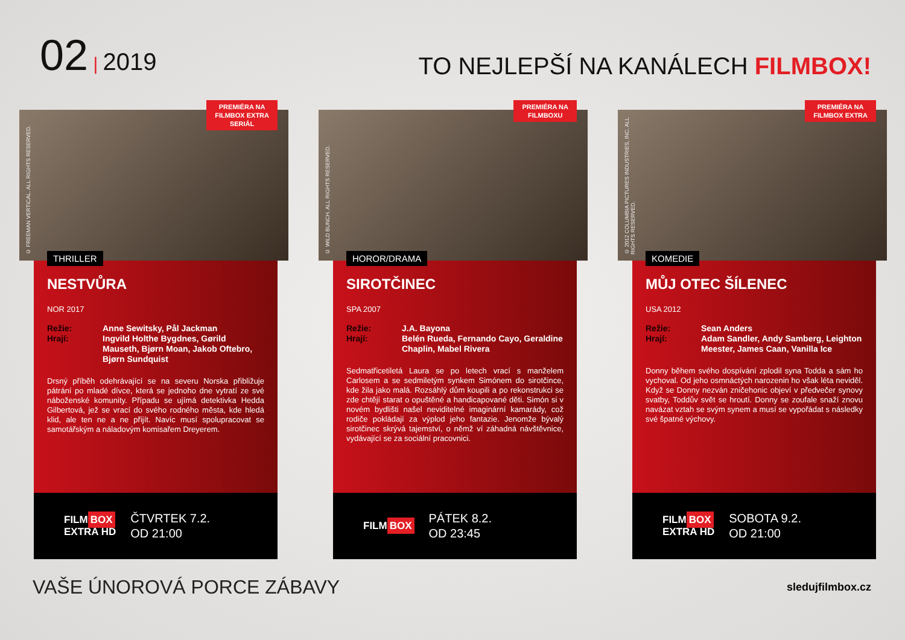02 | 2019
TO NEJLEPŠÍ NA KANÁLECH FILMBOX!
© FREEMAN VERTICAL. ALL RIGHTS RESERVED.
PREMIÉRA NA
FILMBOX EXTRA
SERIÁL
THRILLER
NESTVŮRA
NOR 2017
Režie: Anne Sewitsky, Pål Jackman Hrají: Ingvild Holthe Bygdnes, Gørild Mauseth, Bjørn Moan, Jakob Oftebro, Bjørn Sundquist
Drsný příběh odehrávající se na severu Norska přibližuje pátrání po mladé dívce, která se jednoho dne vytratí ze své náboženské komunity. Případu se ujímá detektivka Hedda Gilbertová, jež se vrací do svého rodného města, kde hledá klid, ale ten ne a ne přijít. Navíc musí spolupracovat se samotářským a náladovým komisařem Dreyerem.
FILM BOX
EXTRA HD
ČTVRTEK 7.2.
OD 21:00
© WILD BUNCH. ALL RIGHTS RESERVED.
PREMIÉRA NA
FILMBOXU
HOROR/DRAMA
SIROTČINEC
SPA 2007
Režie: J.A. Bayona Hrají: Belén Rueda, Fernando Cayo, Geraldine Chaplin, Mabel Rivera
Sedmatřicetiletá Laura se po letech vrací s manželem Carlosem a se sedmiletým synkem Simónem do sirotčince, kde žila jako malá. Rozsáhlý dům koupili a po rekonstrukci se zde chtějí starat o opuštěné a handicapované děti. Simón si v novém bydlišti našel neviditelné imaginární kamarády, což rodiče pokládají za výplod jeho fantazie. Jenomže bývalý sirotčinec skrývá tajemství, o němž ví záhadná návštěvnice, vydávající se za sociální pracovnici.
FILM BOX
PÁTEK 8.2.
OD 23:45
© 2012 COLUMBIA PICTURES INDUSTRIES, INC. ALL RIGHTS RESERVED.
PREMIÉRA NA
FILMBOX EXTRA
KOMEDIE
MŮJ OTEC ŠÍLENEC
USA 2012
Režie: Sean Anders Hrají: Adam Sandler, Andy Samberg, Leighton Meester, James Caan, Vanilla Ice
Donny během svého dospívání zplodil syna Todda a sám ho vychoval. Od jeho osmnáctých narozenin ho však léta neviděl. Když se Donny nezván zničehonic objeví v předvečer synovy svatby, Toddův svět se hroutí. Donny se zoufale snaží znovu navázat vztah se svým synem a musí se vypořádat s následky své špatné výchovy.
FILM BOX
EXTRA HD
SOBOTA 9.2.
OD 21:00
VAŠE ÚNOROVÁ PORCE ZÁBAVY
sledujfilmbox.cz